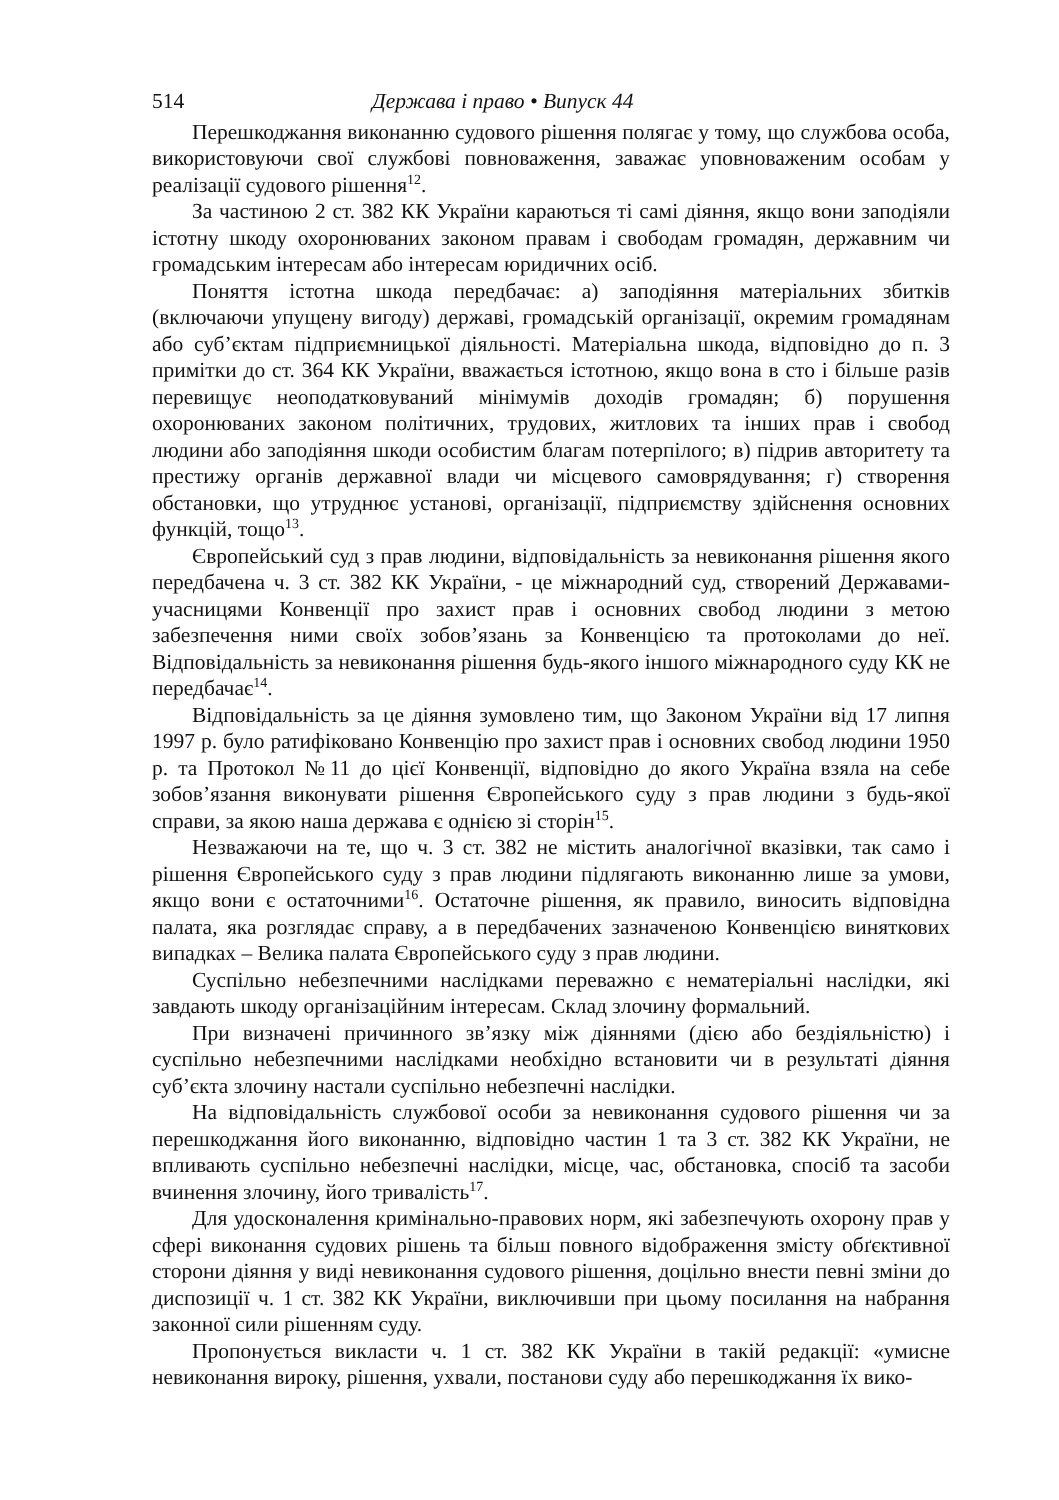514 Держава і право • Випуск 44
Перешкоджання виконанню судового рішення полягає у тому, що службова особа, використовуючи свої службові повноваження, заважає уповноваженим особам у реалізації судового рішення<sup>12</sup>.
За частиною 2 ст. 382 КК України караються ті самі діяння, якщо вони заподіяли істотну шкоду охоронюваних законом правам і свободам громадян, державним чи громадським інтересам або інтересам юридичних осіб.
Поняття істотна шкода передбачає: а) заподіяння матеріальних збитків (включаючи упущену вигоду) державі, громадській організації, окремим громадянам або суб’єктам підприємницької діяльності. Матеріальна шкода, відповідно до п. 3 примітки до ст. 364 КК України, вважається істотною, якщо вона в сто і більше разів перевищує неоподатковуваний мінімумів доходів громадян; б) порушення охоронюваних законом політичних, трудових, житлових та інших прав і свобод людини або заподіяння шкоди особистим благам потерпілого; в) підрив авторитету та престижу органів державної влади чи місцевого самоврядування; г) створення обстановки, що утруднює установі, організації, підприємству здійснення основних функцій, тощо<sup>13</sup>.
Європейський суд з прав людини, відповідальність за невиконання рішення якого передбачена ч. 3 ст. 382 КК України, - це міжнародний суд, створений Державами-учасницями Конвенції про захист прав і основних свобод людини з метою забезпечення ними своїх зобов’язань за Конвенцією та протоколами до неї. Відповідальність за невиконання рішення будь-якого іншого міжнародного суду КК не передбачає<sup>14</sup>.
Відповідальність за це діяння зумовлено тим, що Законом України від 17 липня 1997 р. було ратифіковано Конвенцію про захист прав і основних свобод людини 1950 р. та Протокол №11 до цієї Конвенції, відповідно до якого Україна взяла на себе зобов’язання виконувати рішення Європейського суду з прав людини з будь-якої справи, за якою наша держава є однією зі сторін<sup>15</sup>.
Незважаючи на те, що ч. 3 ст. 382 не містить аналогічної вказівки, так само і рішення Європейського суду з прав людини підлягають виконанню лише за умови, якщо вони є остаточними<sup>16</sup>. Остаточне рішення, як правило, виносить відповідна палата, яка розглядає справу, а в передбачених зазначеною Конвенцією виняткових випадках – Велика палата Європейського суду з прав людини.
Суспільно небезпечними наслідками переважно є нематеріальні наслідки, які завдають шкоду організаційним інтересам. Склад злочину формальний.
При визначені причинного зв’язку між діяннями (дією або бездіяльністю) і суспільно небезпечними наслідками необхідно встановити чи в результаті діяння суб’єкта злочину настали суспільно небезпечні наслідки.
На відповідальність службової особи за невиконання судового рішення чи за перешкоджання його виконанню, відповідно частин 1 та 3 ст. 382 КК України, не впливають суспільно небезпечні наслідки, місце, час, обстановка, спосіб та засоби вчинення злочину, його тривалість<sup>17</sup>.
Для удосконалення кримінально-правових норм, які забезпечують охорону прав у сфері виконання судових рішень та більш повного відображення змісту обґєктивної сторони діяння у виді невиконання судового рішення, доцільно внести певні зміни до диспозиції ч. 1 ст. 382 КК України, виключивши при цьому посилання на набрання законної сили рішенням суду.
Пропонується викласти ч. 1 ст. 382 КК України в такій редакції: «умисне невиконання вироку, рішення, ухвали, постанови суду або перешкоджання їх вико-